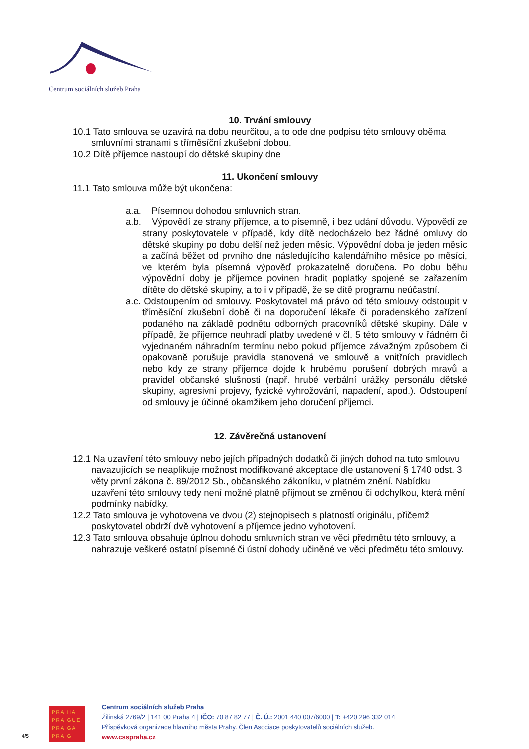Centrum sociálních služeb Praha
10. Trvání smlouvy
10.1 Tato smlouva se uzavírá na dobu neurčitou, a to ode dne podpisu této smlouvy oběma smluvními stranami s tříměsíční zkušební dobou.
10.2 Dítě příjemce nastoupí do dětské skupiny dne
11. Ukončení smlouvy
11.1 Tato smlouva může být ukončena:
a.a. Písemnou dohodou smluvních stran.
a.b. Výpovědí ze strany příjemce, a to písemně, i bez udání důvodu. Výpovědí ze strany poskytovatele v případě, kdy dítě nedocházelo bez řádné omluvy do dětské skupiny po dobu delší než jeden měsíc. Výpovědní doba je jeden měsíc a začíná běžet od prvního dne následujícího kalendářního měsíce po měsíci, ve kterém byla písemná výpověď prokazatelně doručena. Po dobu běhu výpovědní doby je příjemce povinen hradit poplatky spojené se zařazením dítěte do dětské skupiny, a to i v případě, že se dítě programu neúčastní.
a.c. Odstoupením od smlouvy. Poskytovatel má právo od této smlouvy odstoupit v tříměsíční zkušební době či na doporučení lékaře či poradenského zařízení podaného na základě podnětu odborných pracovníků dětské skupiny. Dále v případě, že příjemce neuhradí platby uvedené v čl. 5 této smlouvy v řádném či vyjednaném náhradním termínu nebo pokud příjemce závažným způsobem či opakovaně porušuje pravidla stanovená ve smlouvě a vnitřních pravidlech nebo kdy ze strany příjemce dojde k hrubému porušení dobrých mravů a pravidel občanské slušnosti (např. hrubé verbální urážky personálu dětské skupiny, agresivní projevy, fyzické vyhrožování, napadení, apod.). Odstoupení od smlouvy je účinné okamžikem jeho doručení příjemci.
12. Závěrečná ustanovení
12.1 Na uzavření této smlouvy nebo jejích případných dodatků či jiných dohod na tuto smlouvu navazujících se neaplikuje možnost modifikované akceptace dle ustanovení § 1740 odst. 3 věty první zákona č. 89/2012 Sb., občanského zákoníku, v platném znění. Nabídku uzavření této smlouvy tedy není možné platně přijmout se změnou či odchylkou, která mění podmínky nabídky.
12.2 Tato smlouva je vyhotovena ve dvou (2) stejnopisech s platností originálu, přičemž poskytovatel obdrží dvě vyhotovení a příjemce jedno vyhotovení.
12.3 Tato smlouva obsahuje úplnou dohodu smluvních stran ve věci předmětu této smlouvy, a nahrazuje veškeré ostatní písemné či ústní dohody učiněné ve věci předmětu této smlouvy.
4/5
PRA HA
PRA GUE
PRA GA
PRA G
Centrum sociálních služeb Praha
Žilinská 2769/2 | 141 00 Praha 4 | IČO: 70 87 82 77 | Č. Ú.: 2001 440 007/6000 | T: +420 296 332 014
Příspěvková organizace hlavního města Prahy. Člen Asociace poskytovatelů sociálních služeb.
www.csspraha.cz